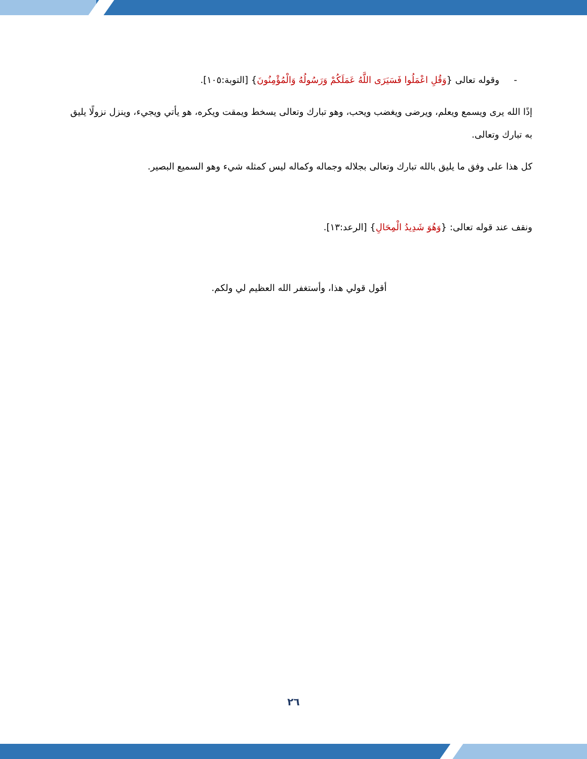- وقوله تعالى {وَقُلِ اعْمَلُوا فَسَيَرَى اللَّهُ عَمَلَكُمْ وَرَسُولُهُ وَالْمُؤْمِنُونَ} [التوبة:١٠٥].
إذًا الله يرى ويسمع ويعلم، ويرضى ويغضب ويحب، وهو تبارك وتعالى يسخط ويمقت ويكره، هو يأتي ويجيء، وينزل نزولًا يليق به تبارك وتعالى.
كل هذا على وفق ما يليق بالله تبارك وتعالى بجلاله وجماله وكماله ليس كمثله شيء وهو السميع البصير.
ونقف عند قوله تعالى: {وَهُوَ شَدِيدُ الْمِحَالِ} [الرعد:١٣].
أقول قولي هذا، وأستغفر الله العظيم لي ولكم.
٢٦